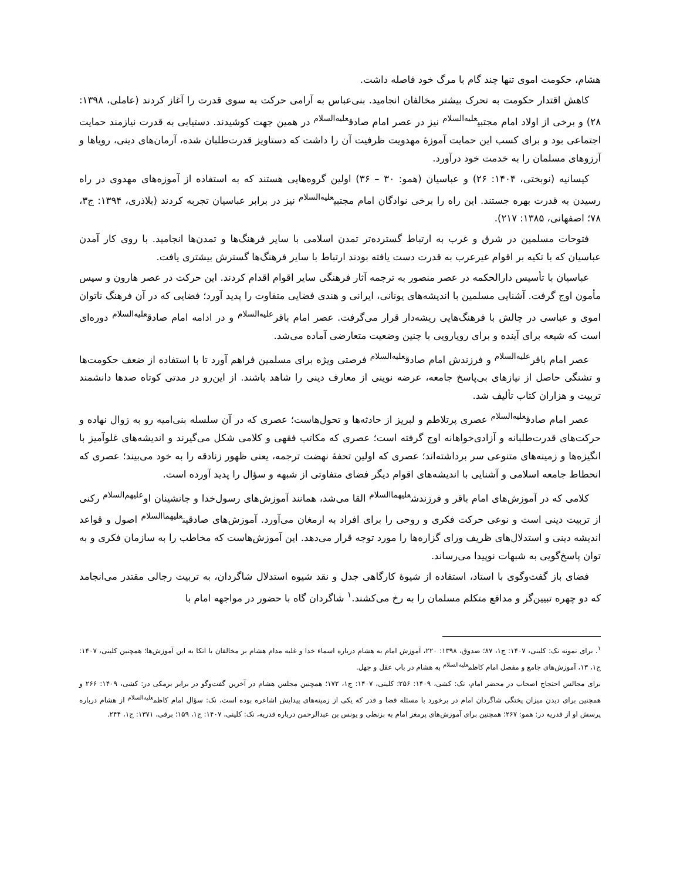هشام، حکومت اموی تنها چند گام با مرگ خود فاصله داشت.
کاهش اقتدار حکومت به تحرک بیشتر مخالفان انجامید. بنی‌عباس به آرامی حرکت به سوی قدرت را آغاز کردند (عاملی، ۱۳۹۸: ۲۸) و برخی از اولاد امام مجتبی<sup>علیه‌السلام</sup> نیز در عصر امام صادق<sup>علیه‌السلام</sup> در همین جهت کوشیدند. دستیابی به قدرت نیازمند حمایت اجتماعی بود و برای کسب این حمایت آموزهٔ مهدویت ظرفیت آن را داشت که دستاویز قدرت‌طلبان شده، آرمان‌های دینی، رویاها و آرزوهای مسلمان را به خدمت خود درآورد.
کیسانیه (نوبختی، ۱۴۰۴: ۲۶) و عباسیان (همو: ۳۰ – ۳۶) اولین گروه‌هایی هستند که به استفاده از آموزه‌های مهدوی در راه رسیدن به قدرت بهره جستند. این راه را برخی نوادگان امام مجتبی<sup>علیه‌السلام</sup> نیز در برابر عباسیان تجربه کردند (بلاذری، ۱۳۹۴: ج۳، ۷۸؛ اصفهانی، ۱۳۸۵: ۲۱۷).
فتوحات مسلمین در شرق و غرب به ارتباط گسترده‌تر تمدن اسلامی با سایر فرهنگ‌ها و تمدن‌ها انجامید. با روی کار آمدن عباسیان که با تکیه بر اقوام غیرعرب به قدرت دست یافته بودند ارتباط با سایر فرهنگ‌ها گسترش بیشتری یافت.
عباسیان با تأسیس دارالحکمه در عصر منصور به ترجمه آثار فرهنگی سایر اقوام اقدام کردند. این حرکت در عصر هارون و سپس مأمون اوج گرفت. آشنایی مسلمین با اندیشه‌های یونانی، ایرانی و هندی فضایی متفاوت را پدید آورد؛ فضایی که در آن فرهنگ ناتوان اموی و عباسی در چالش با فرهنگ‌هایی ریشه‌دار قرار می‌گرفت. عصر امام باقر<sup>علیه‌السلام</sup> و در ادامه امام صادق<sup>علیه‌السلام</sup> دوره‌ای است که شیعه برای آینده و برای رویارویی با چنین وضعیت متعارضی آماده می‌شد.
عصر امام باقر<sup>علیه‌السلام</sup> و فرزندش امام صادق<sup>علیه‌السلام</sup> فرصتی ویژه برای مسلمین فراهم آورد تا با استفاده از ضعف حکومت‌ها و تشنگی حاصل از نیازهای بی‌پاسخ جامعه، عرضه نوینی از معارف دینی را شاهد باشند. از این‌رو در مدتی کوتاه صدها دانشمند تربیت و هزاران کتاب تألیف شد.
عصر امام صادق<sup>علیه‌السلام</sup> عصری پرتلاطم و لبریز از حادثه‌ها و تحول‌هاست؛ عصری که در آن سلسله بنی‌امیه رو به زوال نهاده و حرکت‌های قدرت‌طلبانه و آزادی‌خواهانه اوج گرفته است؛ عصری که مکاتب فقهی و کلامی شکل می‌گیرند و اندیشه‌های غلوآمیز با انگیزه‌ها و زمینه‌های متنوعی سر برداشته‌اند؛ عصری که اولین تحفهٔ نهضت ترجمه، یعنی ظهور زنادقه را به خود می‌بیند؛ عصری که انحطاط جامعه اسلامی و آشنایی با اندیشه‌های اقوام دیگر فضای متفاوتی از شبهه و سؤال را پدید آورده است.
کلامی که در آموزش‌های امام باقر و فرزندش<sup>علیهماالسلام</sup> القا می‌شد، همانند آموزش‌های رسول‌خدا و جانشینان او<sup>علیهم‌السلام</sup> رکنی از تربیت دینی است و نوعی حرکت فکری و روحی را برای افراد به ارمغان می‌آورد. آموزش‌های صادقین<sup>علیهماالسلام</sup> اصول و قواعد اندیشه دینی و استدلال‌های ظریف ورای گزاره‌ها را مورد توجه قرار می‌دهد. این آموزش‌هاست که مخاطب را به سازمان فکری و به توان پاسخ‌گویی به شبهات نوپیدا می‌رساند.
فضای باز گفت‌وگوی با استاد، استفاده از شیوهٔ کارگاهی جدل و نقد شیوه استدلال شاگردان، به تربیت رجالی مقتدر می‌انجامد که دو چهره تبیین‌گر و مدافع متکلم مسلمان را به رخ می‌کشند.<sup>۱</sup> شاگردان گاه با حضور در مواجهه امام با
<sup>۱</sup>. برای نمونه نک: کلینی، ۱۴۰۷: ج۱، ۸۷؛ صدوق، ۱۳۹۸: ۲۲۰، آموزش امام به هشام درباره اسماء خدا و غلبه مدام هشام بر مخالفان با اتکا به این آموزش‌ها؛ همچنین کلینی، ۱۴۰۷: ج۱، ۱۳، آموزش‌های جامع و مفصل امام کاظم<sup>علیه‌السلام</sup> به هشام در باب عقل و جهل.
برای مجالس احتجاج اصحاب در محضر امام، نک: کشی، ۱۴۰۹: ۲۵۶؛ کلینی، ۱۴۰۷: ج۱، ۱۷۲؛ همچنین مجلس هشام در آخرین گفت‌وگو در برابر برمکی در: کشی، ۱۴۰۹: ۲۶۶ و همچنین برای دیدن میزان پختگی شاگردان امام در برخورد با مسئله قضا و قدر که یکی از زمینه‌های پیدایش اشاعره بوده است، نک: سؤال امام کاظم<sup>علیه‌السلام</sup> از هشام درباره پرسش او از قدریه در: همو: ۲۶۷؛ همچنین برای آموزش‌های پرمغز امام به بزنطی و یونس بن عبدالرحمن درباره قدریه، نک: کلینی، ۱۴۰۷: ج۱، ۱۵۹؛ برقی، ۱۳۷۱: ج۱، ۲۴۴.